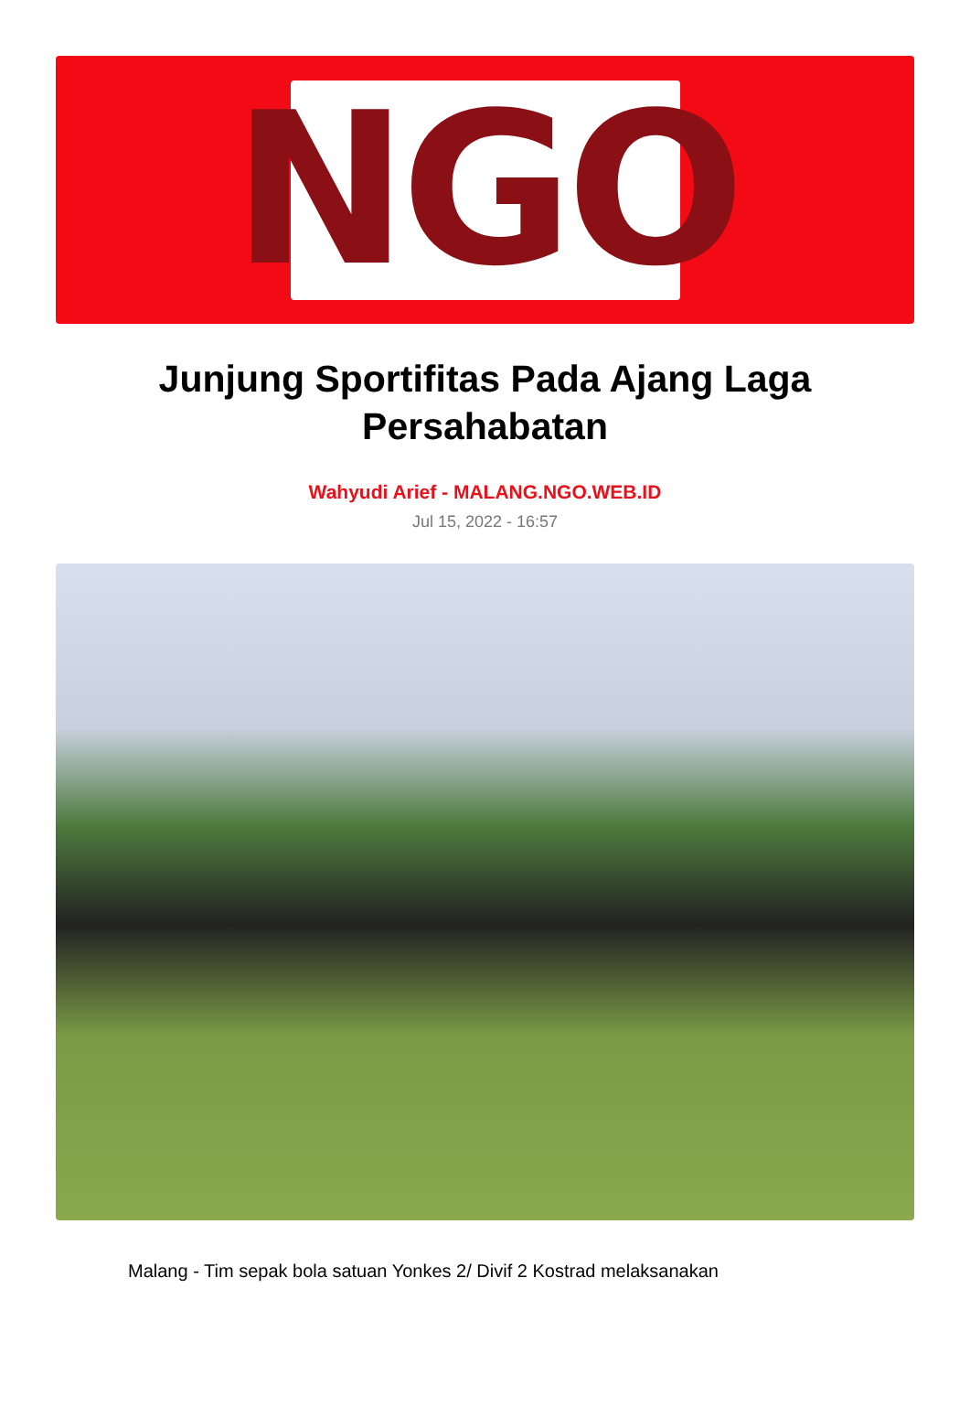NGO
Junjung Sportifitas Pada Ajang Laga Persahabatan
Wahyudi Arief - MALANG.NGO.WEB.ID
Jul 15, 2022 - 16:57
Malang - Tim sepak bola satuan Yonkes 2/ Divif 2 Kostrad melaksanakan